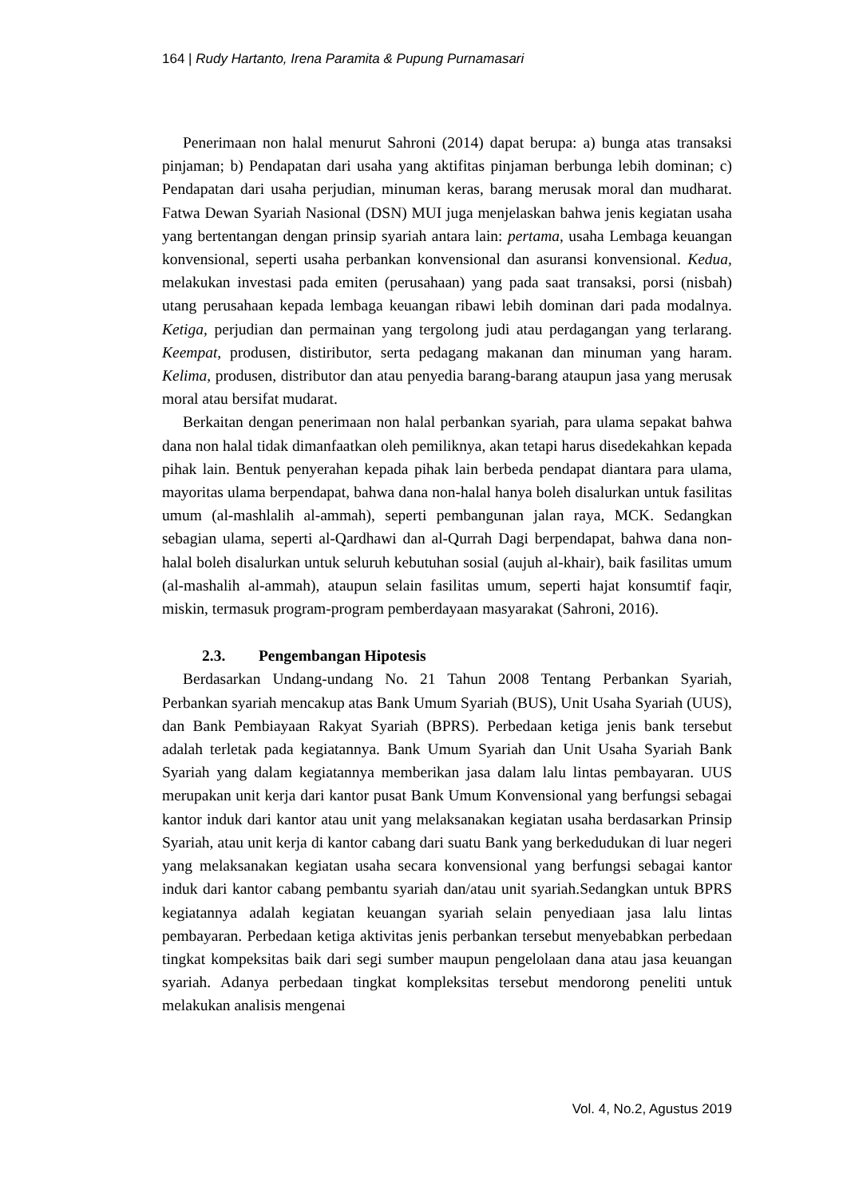164 | Rudy Hartanto, Irena Paramita & Pupung Purnamasari
Penerimaan non halal menurut Sahroni (2014) dapat berupa: a) bunga atas transaksi pinjaman; b) Pendapatan dari usaha yang aktifitas pinjaman berbunga lebih dominan; c) Pendapatan dari usaha perjudian, minuman keras, barang merusak moral dan mudharat. Fatwa Dewan Syariah Nasional (DSN) MUI juga menjelaskan bahwa jenis kegiatan usaha yang bertentangan dengan prinsip syariah antara lain: pertama, usaha Lembaga keuangan konvensional, seperti usaha perbankan konvensional dan asuransi konvensional. Kedua, melakukan investasi pada emiten (perusahaan) yang pada saat transaksi, porsi (nisbah) utang perusahaan kepada lembaga keuangan ribawi lebih dominan dari pada modalnya. Ketiga, perjudian dan permainan yang tergolong judi atau perdagangan yang terlarang. Keempat, produsen, distiributor, serta pedagang makanan dan minuman yang haram. Kelima, produsen, distributor dan atau penyedia barang-barang ataupun jasa yang merusak moral atau bersifat mudarat.
Berkaitan dengan penerimaan non halal perbankan syariah, para ulama sepakat bahwa dana non halal tidak dimanfaatkan oleh pemiliknya, akan tetapi harus disedekahkan kepada pihak lain. Bentuk penyerahan kepada pihak lain berbeda pendapat diantara para ulama, mayoritas ulama berpendapat, bahwa dana non-halal hanya boleh disalurkan untuk fasilitas umum (al-mashlalih al-ammah), seperti pembangunan jalan raya, MCK. Sedangkan sebagian ulama, seperti al-Qardhawi dan al-Qurrah Dagi berpendapat, bahwa dana non-halal boleh disalurkan untuk seluruh kebutuhan sosial (aujuh al-khair), baik fasilitas umum (al-mashalih al-ammah), ataupun selain fasilitas umum, seperti hajat konsumtif faqir, miskin, termasuk program-program pemberdayaan masyarakat (Sahroni, 2016).
2.3. Pengembangan Hipotesis
Berdasarkan Undang-undang No. 21 Tahun 2008 Tentang Perbankan Syariah, Perbankan syariah mencakup atas Bank Umum Syariah (BUS), Unit Usaha Syariah (UUS), dan Bank Pembiayaan Rakyat Syariah (BPRS). Perbedaan ketiga jenis bank tersebut adalah terletak pada kegiatannya. Bank Umum Syariah dan Unit Usaha Syariah Bank Syariah yang dalam kegiatannya memberikan jasa dalam lalu lintas pembayaran. UUS merupakan unit kerja dari kantor pusat Bank Umum Konvensional yang berfungsi sebagai kantor induk dari kantor atau unit yang melaksanakan kegiatan usaha berdasarkan Prinsip Syariah, atau unit kerja di kantor cabang dari suatu Bank yang berkedudukan di luar negeri yang melaksanakan kegiatan usaha secara konvensional yang berfungsi sebagai kantor induk dari kantor cabang pembantu syariah dan/atau unit syariah.Sedangkan untuk BPRS kegiatannya adalah kegiatan keuangan syariah selain penyediaan jasa lalu lintas pembayaran. Perbedaan ketiga aktivitas jenis perbankan tersebut menyebabkan perbedaan tingkat kompeksitas baik dari segi sumber maupun pengelolaan dana atau jasa keuangan syariah. Adanya perbedaan tingkat kompleksitas tersebut mendorong peneliti untuk melakukan analisis mengenai
Vol. 4, No.2, Agustus 2019